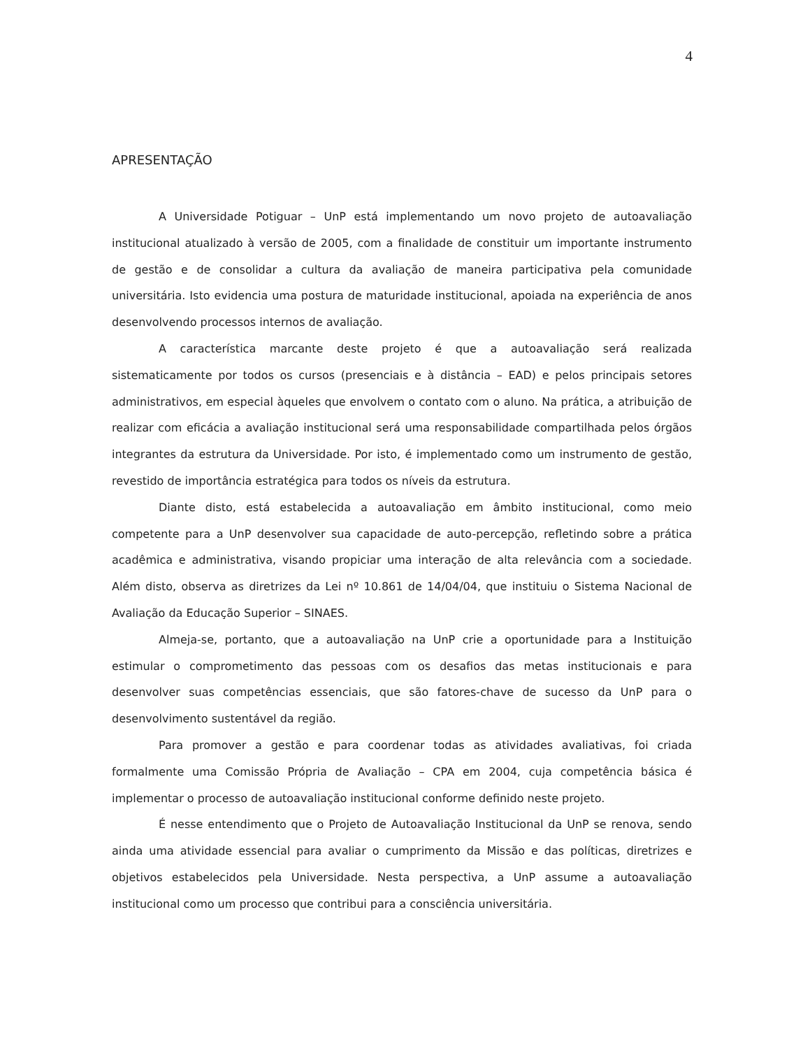4
APRESENTAÇÃO
A Universidade Potiguar – UnP está implementando um novo projeto de autoavaliação institucional atualizado à versão de 2005, com a finalidade de constituir um importante instrumento de gestão e de consolidar a cultura da avaliação de maneira participativa pela comunidade universitária. Isto evidencia uma postura de maturidade institucional, apoiada na experiência de anos desenvolvendo processos internos de avaliação.
A característica marcante deste projeto é que a autoavaliação será realizada sistematicamente por todos os cursos (presenciais e à distância – EAD) e pelos principais setores administrativos, em especial àqueles que envolvem o contato com o aluno. Na prática, a atribuição de realizar com eficácia a avaliação institucional será uma responsabilidade compartilhada pelos órgãos integrantes da estrutura da Universidade. Por isto, é implementado como um instrumento de gestão, revestido de importância estratégica para todos os níveis da estrutura.
Diante disto, está estabelecida a autoavaliação em âmbito institucional, como meio competente para a UnP desenvolver sua capacidade de auto-percepção, refletindo sobre a prática acadêmica e administrativa, visando propiciar uma interação de alta relevância com a sociedade. Além disto, observa as diretrizes da Lei nº 10.861 de 14/04/04, que instituiu o Sistema Nacional de Avaliação da Educação Superior – SINAES.
Almeja-se, portanto, que a autoavaliação na UnP crie a oportunidade para a Instituição estimular o comprometimento das pessoas com os desafios das metas institucionais e para desenvolver suas competências essenciais, que são fatores-chave de sucesso da UnP para o desenvolvimento sustentável da região.
Para promover a gestão e para coordenar todas as atividades avaliativas, foi criada formalmente uma Comissão Própria de Avaliação – CPA em 2004, cuja competência básica é implementar o processo de autoavaliação institucional conforme definido neste projeto.
É nesse entendimento que o Projeto de Autoavaliação Institucional da UnP se renova, sendo ainda uma atividade essencial para avaliar o cumprimento da Missão e das políticas, diretrizes e objetivos estabelecidos pela Universidade. Nesta perspectiva, a UnP assume a autoavaliação institucional como um processo que contribui para a consciência universitária.